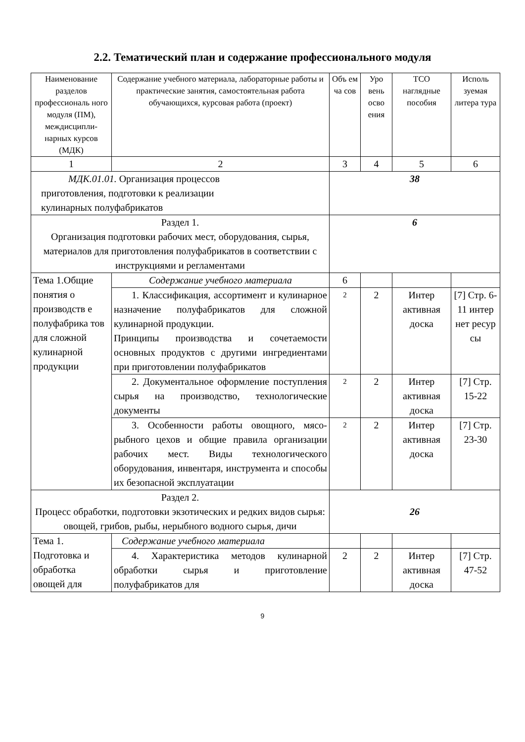2.2. Тематический план и содержание профессионального модуля
| Наименование разделов профессиональ ного модуля (ПМ), междисципли-нарных курсов (МДК) | Содержание учебного материала, лабораторные работы и практические занятия, самостоятельная работа обучающихся, курсовая работа (проект) | Объ ем ча сов | Уро вень осво ения | ТСО наглядные пособия | Исполь зуемая литера тура |
| 1 | 2 | 3 | 4 | 5 | 6 |
| МДК.01.01. Организация процессов приготовления, подготовки к реализации кулинарных полуфабрикатов | | 38 | | | |
| Раздел 1. Организация подготовки рабочих мест, оборудования, сырья, материалов для приготовления полуфабрикатов в соответствии с инструкциями и регламентами | | 6 | | | |
| Тема 1.Общие понятия о производств е полуфабрика тов для сложной кулинарной продукции | Содержание учебного материала | 6 | | | |
| | 1. Классификация, ассортимент и кулинарное назначение полуфабрикатов для сложной кулинарной продукции. Принципы производства и сочетаемости основных продуктов с другими ингредиентами при приготовлении полуфабрикатов | 2 | 2 | Интер активная доска | [7] Стр. 6-11 интер нет ресур сы |
| | 2. Документальное оформление поступления сырья на производство, технологические документы | 2 | 2 | Интер активная доска | [7] Стр. 15-22 |
| | 3. Особенности работы овощного, мясо-рыбного цехов и общие правила организации рабочих мест. Виды технологического оборудования, инвентаря, инструмента и способы их безопасной эксплуатации | 2 | 2 | Интер активная доска | [7] Стр. 23-30 |
| Раздел 2. Процесс обработки, подготовки экзотических и редких видов сырья: овощей, грибов, рыбы, нерыбного водного сырья, дичи | | 26 | | | |
| Тема 1. Подготовка и обработка овощей для | Содержание учебного материала | | | | |
| | 4. Характеристика методов кулинарной обработки сырья и приготовление полуфабрикатов для | 2 | 2 | Интер активная доска | [7] Стр. 47-52 |
9